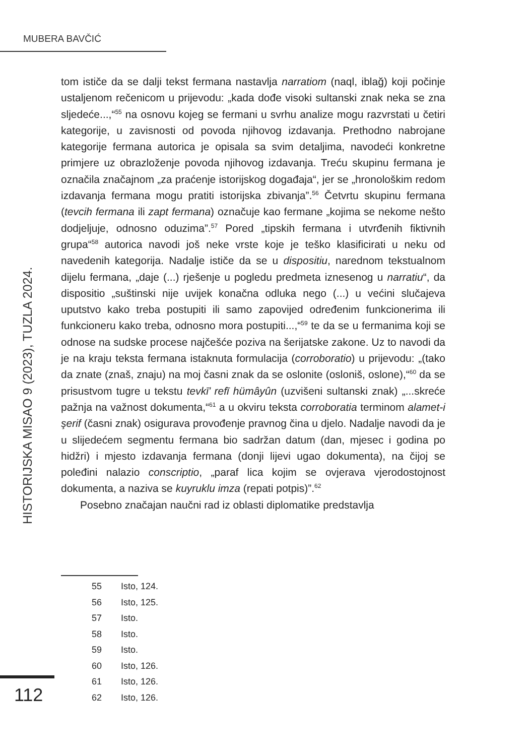MUBERA BAVČIĆ
HISTORIJSKA MISAO 9 (2023), TUZLA 2024.
tom ističe da se dalji tekst fermana nastavlja narratiom (naql, iblağ) koji počinje ustaljenom rečenicom u prijevodu: „kada dođe visoki sultanski znak neka se zna sljedeće...,“<sup>55</sup> na osnovu kojeg se fermani u svrhu analize mogu razvrstati u četiri kategorije, u zavisnosti od povoda njihovog izdavanja. Prethodno nabrojane kategorije fermana autorica je opisala sa svim detaljima, navodeći konkretne primjere uz obrazloženje povoda njihovog izdavanja. Treću skupinu fermana je označila značajnom „za praćenje istorijskog događaja“, jer se „hronološkim redom izdavanja fermana mogu pratiti istorijska zbivanja”.<sup>56</sup> Četvrtu skupinu fermana (tevcih fermana ili zapt fermana) označuje kao fermane „kojima se nekome nešto dodjeljuje, odnosno oduzima”.<sup>57</sup> Pored „tipskih fermana i utvrđenih fiktivnih grupa“<sup>58</sup> autorica navodi još neke vrste koje je teško klasificirati u neku od navedenih kategorija. Nadalje ističe da se u dispositiu, narednom tekstualnom dijelu fermana, „daje (...) rješenje u pogledu predmeta iznesenog u narratiu“, da dispositio „suštinski nije uvijek konačna odluka nego (...) u većini slučajeva uputstvo kako treba postupiti ili samo zapovijed određenim funkcionerima ili funkcioneru kako treba, odnosno mora postupiti...,“<sup>59</sup> te da se u fermanima koji se odnose na sudske procese najčešće poziva na šerijatske zakone. Uz to navodi da je na kraju teksta fermana istaknuta formulacija (corroboratio) u prijevodu: „(tako da znate (znaš, znaju) na moj časni znak da se oslonite (osloniš, oslone),“<sup>60</sup> da se prisustvom tugre u tekstu tevkī’ refī hümâyûn (uzvišeni sultanski znak) „...skreće pažnja na važnost dokumenta,“<sup>61</sup> a u okviru teksta corroboratia terminom alamet-i şerif (časni znak) osigurava provođenje pravnog čina u djelo. Nadalje navodi da je u slijedećem segmentu fermana bio sadržan datum (dan, mjesec i godina po hidžri) i mjesto izdavanja fermana (donji lijevi ugao dokumenta), na čijoj se poleđini nalazio conscriptio, „paraf lica kojim se ovjerava vjerodostojnost dokumenta, a naziva se kuyruklu imza (repati potpis)”.<sup>62</sup>
Posebno značajan naučni rad iz oblasti diplomatike predstavlja
55 Isto, 124.
56 Isto, 125.
57 Isto.
58 Isto.
59 Isto.
60 Isto, 126.
61 Isto, 126.
62 Isto, 126.
112